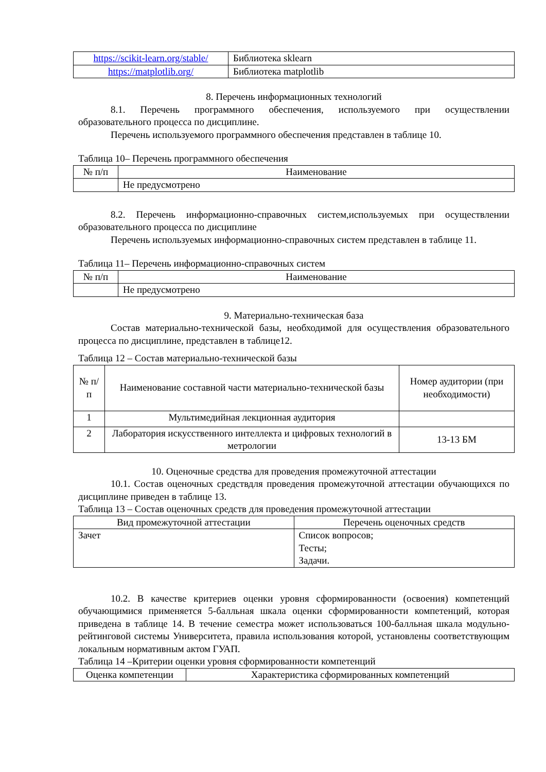| https://scikit-learn.org/stable/ | Библиотека sklearn |
| https://matplotlib.org/ | Библиотека matplotlib |
8. Перечень информационных технологий
8.1. Перечень программного обеспечения, используемого при осуществлении образовательного процесса по дисциплине.
Перечень используемого программного обеспечения представлен в таблице 10.
Таблица 10– Перечень программного обеспечения
| № п/п | Наименование |
| --- | --- |
| | Не предусмотрено |
8.2. Перечень информационно-справочных систем,используемых при осуществлении образовательного процесса по дисциплине
Перечень используемых информационно-справочных систем представлен в таблице 11.
Таблица 11– Перечень информационно-справочных систем
| № п/п | Наименование |
| --- | --- |
| | Не предусмотрено |
9. Материально-техническая база
Состав материально-технической базы, необходимой для осуществления образовательного процесса по дисциплине, представлен в таблице12.
Таблица 12 – Состав материально-технической базы
| № п/п | Наименование составной части материально-технической базы | Номер аудитории (при необходимости) |
| --- | --- | --- |
| 1 | Мультимедийная лекционная аудитория | |
| 2 | Лаборатория искусственного интеллекта и цифровых технологий в метрологии | 13-13 БМ |
10. Оценочные средства для проведения промежуточной аттестации
10.1. Состав оценочных средствдля проведения промежуточной аттестации обучающихся по дисциплине приведен в таблице 13.
Таблица 13 – Состав оценочных средств для проведения промежуточной аттестации
| Вид промежуточной аттестации | Перечень оценочных средств |
| --- | --- |
| Зачет | Список вопросов; Тесты; Задачи. |
10.2. В качестве критериев оценки уровня сформированности (освоения) компетенций обучающимися применяется 5-балльная шкала оценки сформированности компетенций, которая приведена в таблице 14. В течение семестра может использоваться 100-балльная шкала модульно-рейтинговой системы Университета, правила использования которой, установлены соответствующим локальным нормативным актом ГУАП.
Таблица 14 –Критерии оценки уровня сформированности компетенций
| Оценка компетенции | Характеристика сформированных компетенций |
| --- | --- |